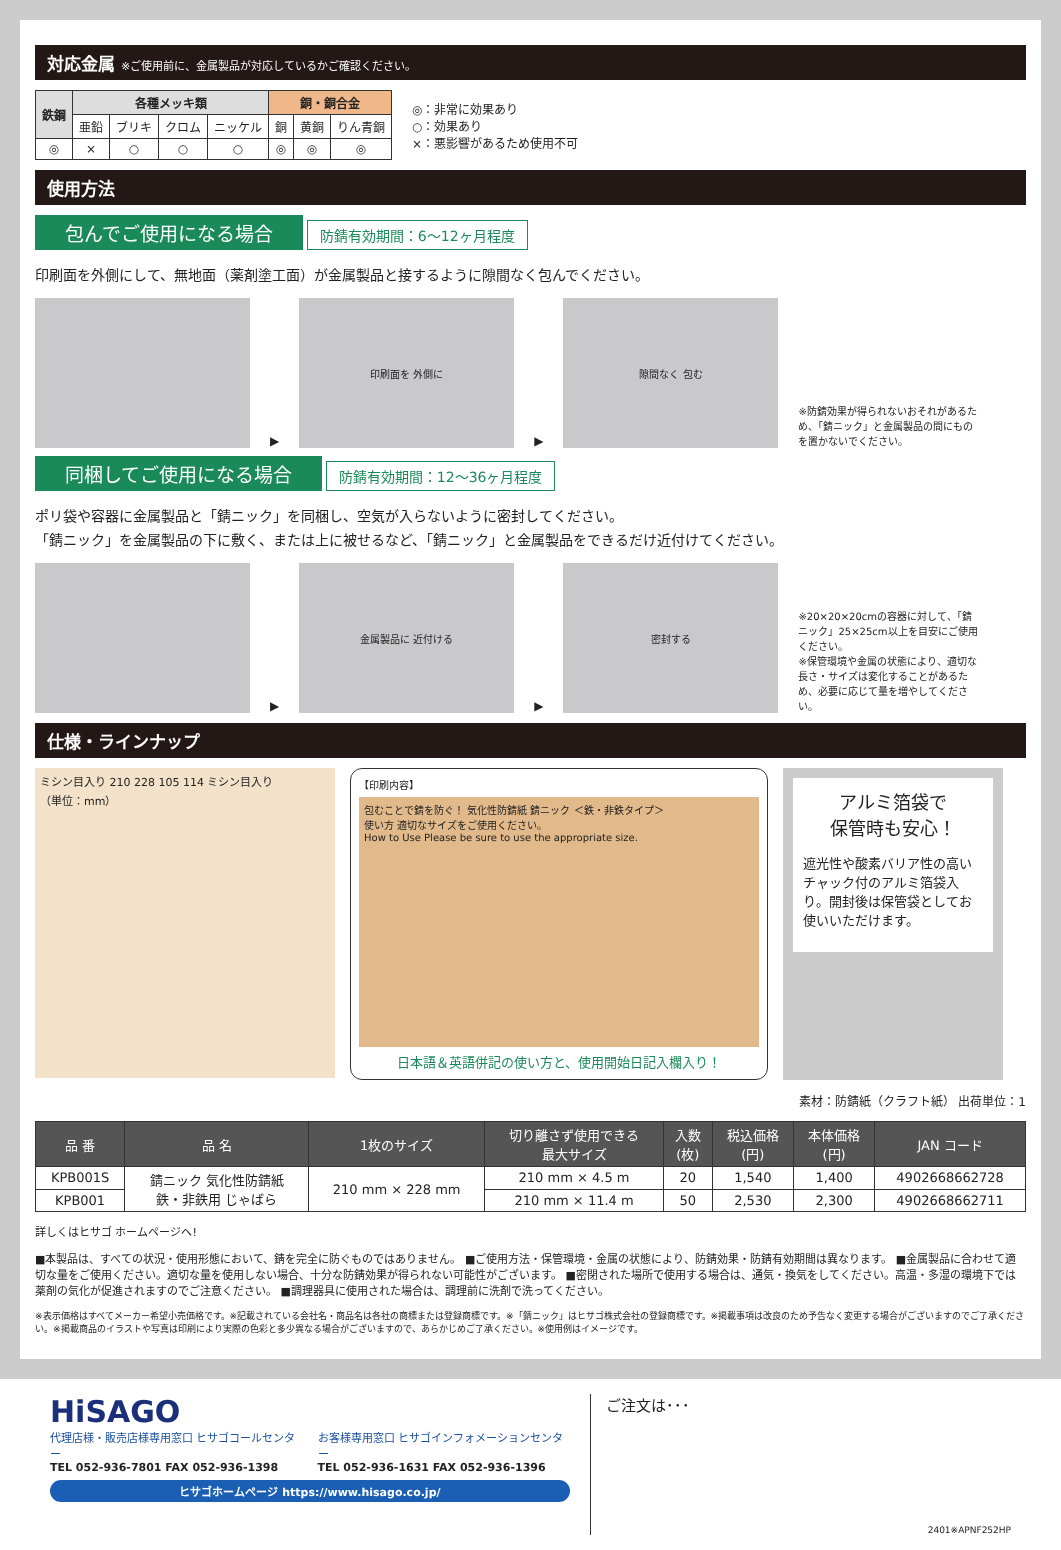対応金属 ※ご使用前に、金属製品が対応しているかご確認ください。
| 鉄鋼 | 各種メッキ類 | | | | 銅・銅合金 | | |
| --- | --- | --- | --- | --- | --- | --- | --- |
| | 亜鉛 | ブリキ | クロム | ニッケル | 銅 | 黄銅 | りん青銅 |
| ◎ | × | ○ | ○ | ○ | ◎ | ◎ | ◎ |
◎：非常に効果あり
○：効果あり
×：悪影響があるため使用不可
使用方法
包んでご使用になる場合 防錆有効期間：6～12ヶ月程度
印刷面を外側にして、無地面（薬剤塗工面）が金属製品と接するように隙間なく包んでください。
▶
印刷面を 外側に
▶
隙間なく 包む
※防錆効果が得られないおそれがあるため、「錆ニック」と金属製品の間にものを置かないでください。
同梱してご使用になる場合 防錆有効期間：12～36ヶ月程度
ポリ袋や容器に金属製品と「錆ニック」を同梱し、空気が入らないように密封してください。
「錆ニック」を金属製品の下に敷く、または上に被せるなど、「錆ニック」と金属製品をできるだけ近付けてください。
▶
金属製品に 近付ける
▶
密封する
※20×20×20cmの容器に対して、「錆ニック」25×25cm以上を目安にご使用ください。
※保管環境や金属の状態により、適切な長さ・サイズは変化することがあるため、必要に応じて量を増やしてください。
仕様・ラインナップ
ミシン目入り 210 228 105 114 ミシン目入り
（単位：mm）
【印刷内容】
包むことで錆を防ぐ！ 気化性防錆紙 錆ニック ＜鉄・非鉄タイプ＞
使い方 適切なサイズをご使用ください。
How to Use Please be sure to use the appropriate size.
日本語＆英語併記の使い方と、使用開始日記入欄入り！
アルミ箔袋で
保管時も安心！
遮光性や酸素バリア性の高いチャック付のアルミ箔袋入り。開封後は保管袋としてお使いいただけます。
素材：防錆紙（クラフト紙） 出荷単位：1
| 品 番 | 品 名 | 1枚のサイズ | 切り離さず使用できる 最大サイズ | 入数 (枚) | 税込価格 (円) | 本体価格 (円) | JAN コード |
| --- | --- | --- | --- | --- | --- | --- | --- |
| KPB001S | 錆ニック 気化性防錆紙 鉄・非鉄用 じゃばら | 210 mm × 228 mm | 210 mm × 4.5 m | 20 | 1,540 | 1,400 | 4902668662728 |
| KPB001 | | | 210 mm × 11.4 m | 50 | 2,530 | 2,300 | 4902668662711 |
詳しくはヒサゴ ホームページへ!
■本製品は、すべての状況・使用形態において、錆を完全に防ぐものではありません。 ■ご使用方法・保管環境・金属の状態により、防錆効果・防錆有効期間は異なります。 ■金属製品に合わせて適切な量をご使用ください。適切な量を使用しない場合、十分な防錆効果が得られない可能性がございます。 ■密閉された場所で使用する場合は、通気・換気をしてください。高温・多湿の環境下では薬剤の気化が促進されますのでご注意ください。 ■調理器具に使用された場合は、調理前に洗剤で洗ってください。
※表示価格はすべてメーカー希望小売価格です。※記載されている会社名・商品名は各社の商標または登録商標です。※「錆ニック」はヒサゴ株式会社の登録商標です。※掲載事項は改良のため予告なく変更する場合がございますのでご了承ください。※掲載商品のイラストや写真は印刷により実際の色彩と多少異なる場合がございますので、あらかじめご了承ください。※使用例はイメージです。
HiSAGO
代理店様・販売店様専用窓口 ヒサゴコールセンター
TEL 052-936-7801 FAX 052-936-1398
お客様専用窓口 ヒサゴインフォメーションセンター
TEL 052-936-1631 FAX 052-936-1396
ヒサゴホームページ https://www.hisago.co.jp/
ご注文は･･･
2401※APNF252HP